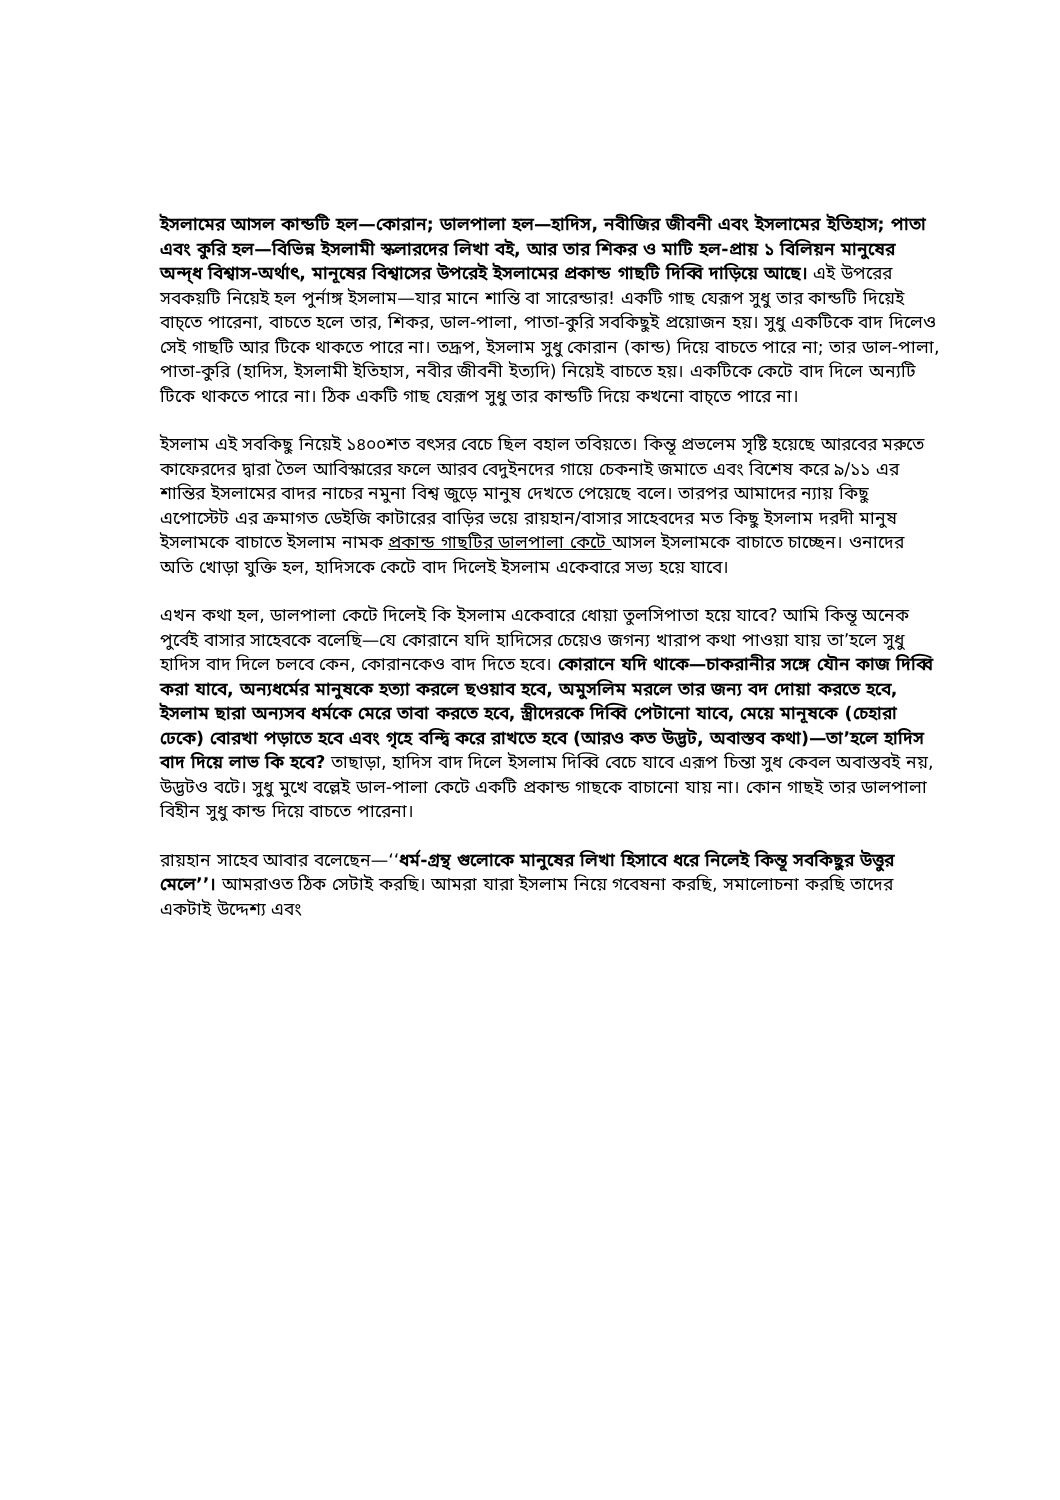ইসলামের আসল কান্ডটি হল—কোরান; ডালপালা হল—হাদিস, নবীজির জীবনী এবং ইসলামের ইতিহাস; পাতা এবং কুরি হল—বিভিন্ন ইসলামী স্কলারদের লিখা বই, আর তার শিকর ও মাটি হল-প্রায় ১ বিলিয়ন মানুষের অন্দ্ধ বিশ্বাস-অর্থাৎ, মানূষের বিশ্বাসের উপরেই ইসলামের প্রকান্ড গাছটি দিব্বি দাড়িয়ে আছে। এই উপরের সবকয়টি নিয়েই হল পুর্নাঙ্গ ইসলাম—যার মানে শান্তি বা সারেন্ডার! একটি গাছ যেরূপ সুধু তার কান্ডটি দিয়েই বাচ্তে পারেনা, বাচতে হলে তার, শিকর, ডাল-পালা, পাতা-কুরি সবকিছুই প্রয়োজন হয়। সুধু একটিকে বাদ দিলেও সেই গাছটি আর টিকে থাকতে পারে না। তদ্রূপ, ইসলাম সুধু কোরান (কান্ড) দিয়ে বাচতে পারে না; তার ডাল-পালা, পাতা-কুরি (হাদিস, ইসলামী ইতিহাস, নবীর জীবনী ইত্যদি) নিয়েই বাচতে হয়। একটিকে কেটে বাদ দিলে অন্যটি টিকে থাকতে পারে না। ঠিক একটি গাছ যেরূপ সুধু তার কান্ডটি দিয়ে কখনো বাচ্তে পারে না।
ইসলাম এই সবকিছু নিয়েই ১৪০০শত বৎসর বেচে ছিল বহাল তবিয়তে। কিন্তূ প্রভলেম সৃষ্টি হয়েছে আরবের মরুতে কাফেরদের দ্বারা তৈল আবিস্কারের ফলে আরব বেদুইনদের গায়ে চেকনাই জমাতে এবং বিশেষ করে ৯/১১ এর শান্তির ইসলামের বাদর নাচের নমুনা বিশ্ব জুড়ে মানুষ দেখতে পেয়েছে বলে। তারপর আমাদের ন্যায় কিছু এপোস্টেট এর ক্রমাগত ডেইজি কাটারের বাড়ির ভয়ে রায়হান/বাসার সাহেবদের মত কিছু ইসলাম দরদী মানুষ ইসলামকে বাচাতে ইসলাম নামক প্রকান্ড গাছটির ডালপালা কেটে আসল ইসলামকে বাচাতে চাচ্ছেন। ওনাদের অতি খোড়া যুক্তি হল, হাদিসকে কেটে বাদ দিলেই ইসলাম একেবারে সভ্য হয়ে যাবে।
এখন কথা হল, ডালপালা কেটে দিলেই কি ইসলাম একেবারে ধোয়া তুলসিপাতা হয়ে যাবে? আমি কিন্তূ অনেক পুর্বেই বাসার সাহেবকে বলেছি—যে কোরানে যদি হাদিসের চেয়েও জগন্য খারাপ কথা পাওয়া যায় তা’হলে সুধু হাদিস বাদ দিলে চলবে কেন, কোরানকেও বাদ দিতে হবে। কোরানে যদি থাকে—চাকরানীর সঙ্গে যৌন কাজ দিব্বি করা যাবে, অন্যধর্মের মানুষকে হত্যা করলে ছওয়াব হবে, অমুসলিম মরলে তার জন্য বদ দোয়া করতে হবে, ইসলাম ছারা অন্যসব ধর্মকে মেরে তাবা করতে হবে, স্ত্রীদেরকে দিব্বি পেটানো যাবে, মেয়ে মানূষকে (চেহারা ঢেকে) বোরখা পড়াতে হবে এবং গৃহে বন্দ্বি করে রাখতে হবে (আরও কত উদ্ভট, অবাস্তব কথা)—তা’হলে হাদিস বাদ দিয়ে লাভ কি হবে? তাছাড়া, হাদিস বাদ দিলে ইসলাম দিব্বি বেচে যাবে এরূপ চিন্তা সুধ কেবল অবাস্তবই নয়, উদ্ভটও বটে। সুধু মুখে বল্লেই ডাল-পালা কেটে একটি প্রকান্ড গাছকে বাচানো যায় না। কোন গাছই তার ডালপালা বিহীন সুধু কান্ড দিয়ে বাচতে পারেনা।
রায়হান সাহেব আবার বলেছেন—‘‘ধর্ম-গ্রন্থ গুলোকে মানুষের লিখা হিসাবে ধরে নিলেই কিন্তূ সবকিছুর উত্তুর মেলে’’। আমরাওত ঠিক সেটাই করছি। আমরা যারা ইসলাম নিয়ে গবেষনা করছি, সমালোচনা করছি তাদের একটাই উদ্দেশ্য এবং